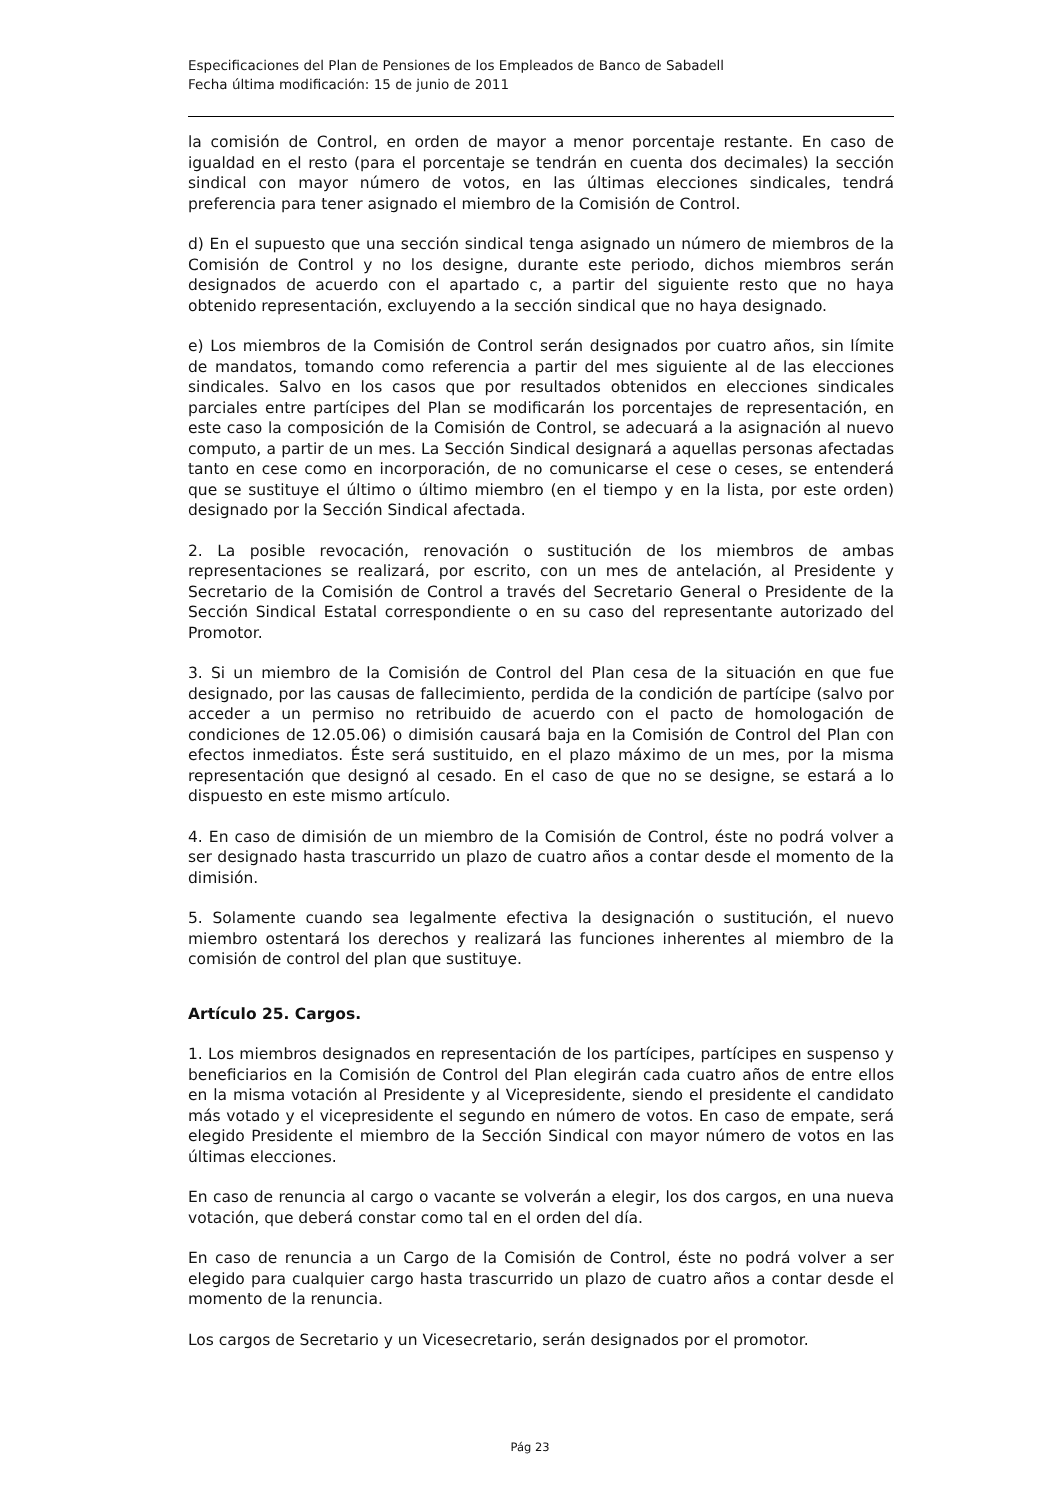Especificaciones del Plan de Pensiones de los Empleados de Banco de Sabadell
Fecha última modificación: 15 de junio de 2011
la comisión de Control, en orden de mayor a menor porcentaje restante. En caso de igualdad en el resto (para el porcentaje se tendrán en cuenta dos decimales) la sección sindical con mayor número de votos, en las últimas elecciones sindicales, tendrá preferencia para tener asignado el miembro de la Comisión de Control.
d) En el supuesto que una sección sindical tenga asignado un número de miembros de la Comisión de Control y no los designe, durante este periodo, dichos miembros serán designados de acuerdo con el apartado c, a partir del siguiente resto que no haya obtenido representación, excluyendo a la sección sindical que no haya designado.
e) Los miembros de la Comisión de Control serán designados por cuatro años, sin límite de mandatos, tomando como referencia a partir del mes siguiente al de las elecciones sindicales. Salvo en los casos que por resultados obtenidos en elecciones sindicales parciales entre partícipes del Plan se modificarán los porcentajes de representación, en este caso la composición de la Comisión de Control, se adecuará a la asignación al nuevo computo, a partir de un mes. La Sección Sindical designará a aquellas personas afectadas tanto en cese como en incorporación, de no comunicarse el cese o ceses, se entenderá que se sustituye el último o último miembro (en el tiempo y en la lista, por este orden) designado por la Sección Sindical afectada.
2. La posible revocación, renovación o sustitución de los miembros de ambas representaciones se realizará, por escrito, con un mes de antelación, al Presidente y Secretario de la Comisión de Control a través del Secretario General o Presidente de la Sección Sindical Estatal correspondiente o en su caso del representante autorizado del Promotor.
3. Si un miembro de la Comisión de Control del Plan cesa de la situación en que fue designado, por las causas de fallecimiento, perdida de la condición de partícipe (salvo por acceder a un permiso no retribuido de acuerdo con el pacto de homologación de condiciones de 12.05.06) o dimisión causará baja en la Comisión de Control del Plan con efectos inmediatos. Éste será sustituido, en el plazo máximo de un mes, por la misma representación que designó al cesado. En el caso de que no se designe, se estará a lo dispuesto en este mismo artículo.
4. En caso de dimisión de un miembro de la Comisión de Control, éste no podrá volver a ser designado hasta trascurrido un plazo de cuatro años a contar desde el momento de la dimisión.
5. Solamente cuando sea legalmente efectiva la designación o sustitución, el nuevo miembro ostentará los derechos y realizará las funciones inherentes al miembro de la comisión de control del plan que sustituye.
Artículo 25. Cargos.
1. Los miembros designados en representación de los partícipes, partícipes en suspenso y beneficiarios en la Comisión de Control del Plan elegirán cada cuatro años de entre ellos en la misma votación al Presidente y al Vicepresidente, siendo el presidente el candidato más votado y el vicepresidente el segundo en número de votos. En caso de empate, será elegido Presidente el miembro de la Sección Sindical con mayor número de votos en las últimas elecciones.
En caso de renuncia al cargo o vacante se volverán a elegir, los dos cargos, en una nueva votación, que deberá constar como tal en el orden del día.
En caso de renuncia a un Cargo de la Comisión de Control, éste no podrá volver a ser elegido para cualquier cargo hasta trascurrido un plazo de cuatro años a contar desde el momento de la renuncia.
Los cargos de Secretario y un Vicesecretario, serán designados por el promotor.
Pág 23